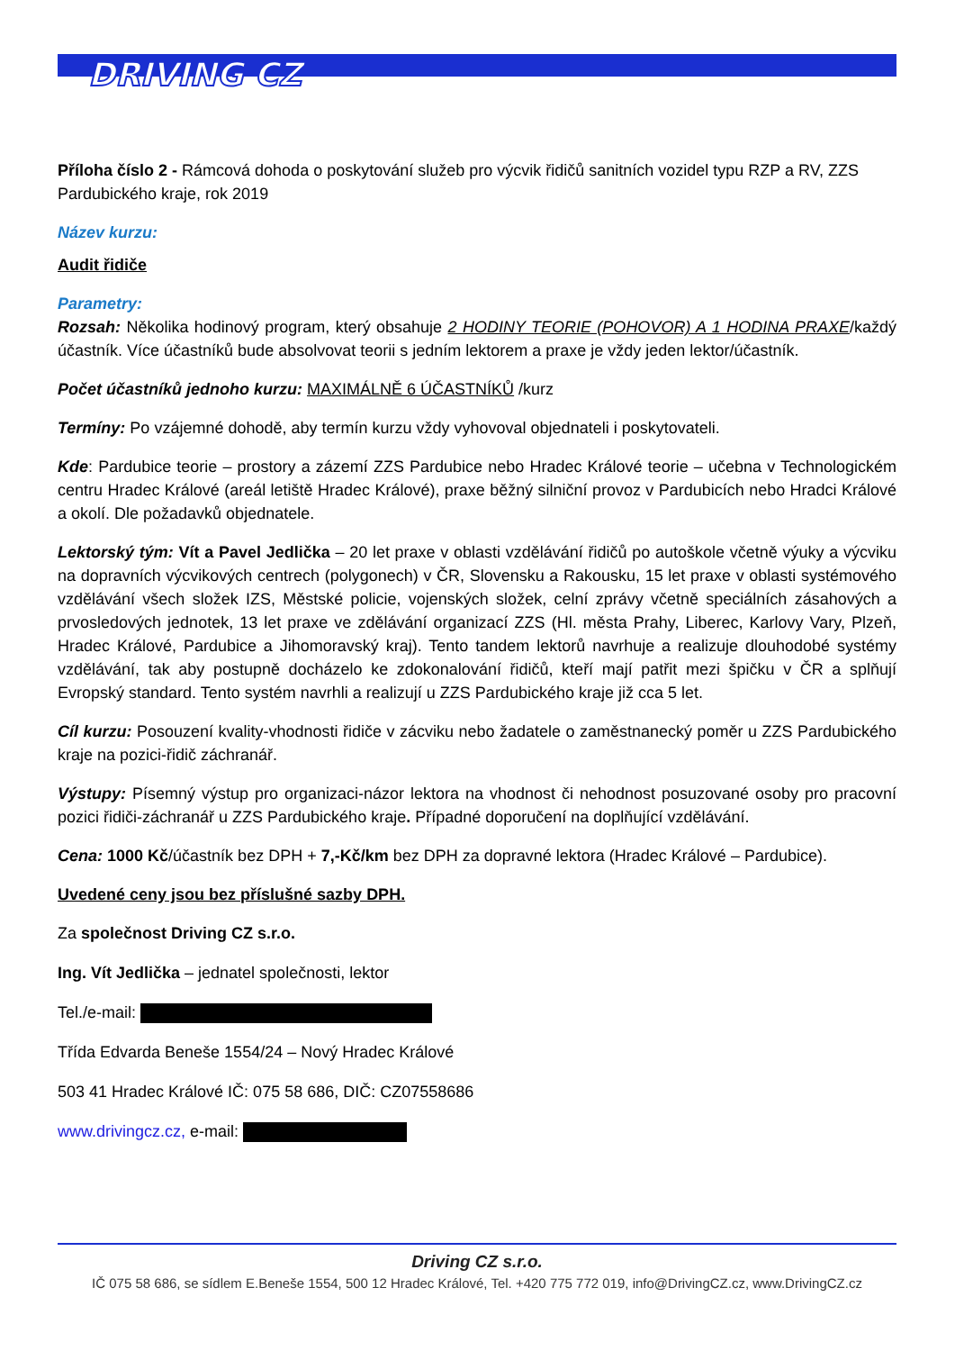DRIVING CZ
Příloha číslo 2 - Rámcová dohoda o poskytování služeb pro výcvik řidičů sanitních vozidel typu RZP a RV, ZZS Pardubického kraje, rok 2019
Název kurzu:
Audit řidiče
Parametry:
Rozsah: Několika hodinový program, který obsahuje 2 HODINY TEORIE (POHOVOR) A 1 HODINA PRAXE/každý účastník. Více účastníků bude absolvovat teorii s jedním lektorem a praxe je vždy jeden lektor/účastník.
Počet účastníků jednoho kurzu: MAXIMÁLNĚ 6 ÚČASTNÍKŮ /kurz
Termíny: Po vzájemné dohodě, aby termín kurzu vždy vyhovoval objednateli i poskytovateli.
Kde: Pardubice teorie – prostory a zázemí ZZS Pardubice nebo Hradec Králové teorie – učebna v Technologickém centru Hradec Králové (areál letiště Hradec Králové), praxe běžný silniční provoz v Pardubicích nebo Hradci Králové a okolí. Dle požadavků objednatele.
Lektorský tým: Vít a Pavel Jedlička – 20 let praxe v oblasti vzdělávání řidičů po autoškole včetně výuky a výcviku na dopravních výcvikových centrech (polygonech) v ČR, Slovensku a Rakousku, 15 let praxe v oblasti systémového vzdělávání všech složek IZS, Městské policie, vojenských složek, celní zprávy včetně speciálních zásahových a prvosledových jednotek, 13 let praxe ve zdělávání organizací ZZS (Hl. města Prahy, Liberec, Karlovy Vary, Plzeň, Hradec Králové, Pardubice a Jihomoravský kraj). Tento tandem lektorů navrhuje a realizuje dlouhodobé systémy vzdělávání, tak aby postupně docházelo ke zdokonalování řidičů, kteří mají patřit mezi špičku v ČR a splňují Evropský standard. Tento systém navrhli a realizují u ZZS Pardubického kraje již cca 5 let.
Cíl kurzu: Posouzení kvality-vhodnosti řidiče v zácviku nebo žadatele o zaměstnanecký poměr u ZZS Pardubického kraje na pozici-řidič záchranář.
Výstupy: Písemný výstup pro organizaci-názor lektora na vhodnost či nehodnost posuzované osoby pro pracovní pozici řidiči-záchranář u ZZS Pardubického kraje. Případné doporučení na doplňující vzdělávání.
Cena: 1000 Kč/účastník bez DPH + 7,-Kč/km bez DPH za dopravné lektora (Hradec Králové – Pardubice).
Uvedené ceny jsou bez příslušné sazby DPH.
Za společnost Driving CZ s.r.o.
Ing. Vít Jedlička – jednatel společnosti, lektor
Tel./e-mail:
Třída Edvarda Beneše 1554/24 – Nový Hradec Králové
503 41 Hradec Králové IČ: 075 58 686, DIČ: CZ07558686
www.drivingcz.cz, e-mail:
Driving CZ s.r.o.
IČ 075 58 686, se sídlem E.Beneše 1554, 500 12 Hradec Králové, Tel. +420 775 772 019, info@DrivingCZ.cz, www.DrivingCZ.cz